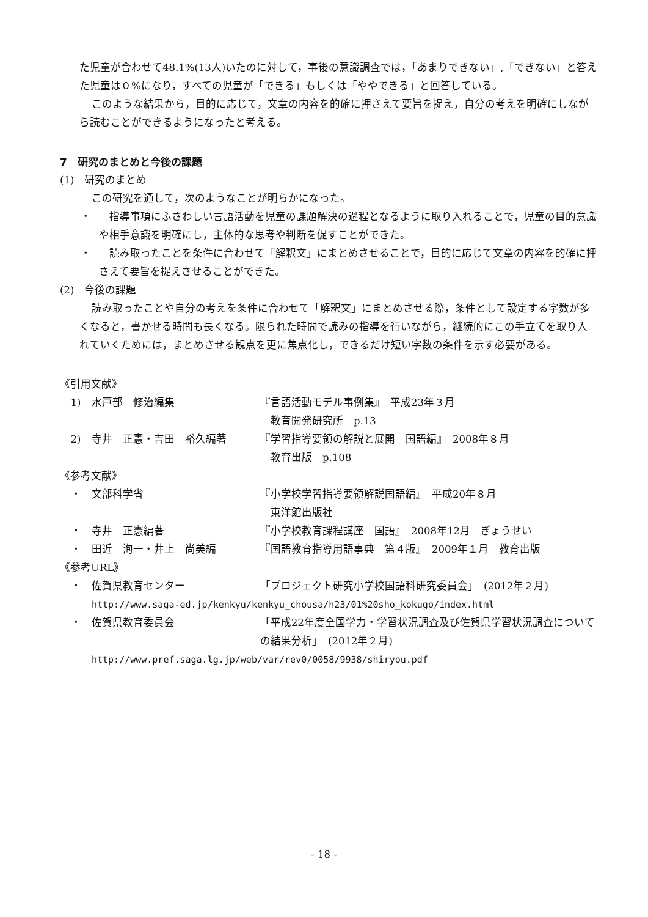た児童が合わせて48.1%(13人)いたのに対して，事後の意識調査では，「あまりできない」,「できない」と答えた児童は０%になり，すべての児童が「できる」もしくは「ややできる」と回答している。
このような結果から，目的に応じて，文章の内容を的確に押さえて要旨を捉え，自分の考えを明確にしながら読むことができるようになったと考える。
7　研究のまとめと今後の課題
(1)　研究のまとめ
この研究を通して，次のようなことが明らかになった。
・　指導事項にふさわしい言語活動を児童の課題解決の過程となるように取り入れることで，児童の目的意識や相手意識を明確にし，主体的な思考や判断を促すことができた。
・　読み取ったことを条件に合わせて「解釈文」にまとめさせることで，目的に応じて文章の内容を的確に押さえて要旨を捉えさせることができた。
(2)　今後の課題
読み取ったことや自分の考えを条件に合わせて「解釈文」にまとめさせる際，条件として設定する字数が多くなると，書かせる時間も長くなる。限られた時間で読みの指導を行いながら，継続的にこの手立てを取り入れていくためには，まとめさせる観点を更に焦点化し，できるだけ短い字数の条件を示す必要がある。
《引用文献》
1) 水戸部　修治編集 『言語活動モデル事例集』　平成23年３月
　教育開発研究所　p.13
2) 寺井　正憲・吉田　裕久編著 『学習指導要領の解説と展開　国語編』　2008年８月
　教育出版　p.108
《参考文献》
・ 文部科学省 『小学校学習指導要領解説国語編』　平成20年８月
　東洋館出版社
・ 寺井　正憲編著 『小学校教育課程講座　国語』　2008年12月　ぎょうせい
・ 田近　洵一・井上　尚美編 『国語教育指導用語事典　第４版』　2009年１月　教育出版
《参考URL》
・ 佐賀県教育センター 「プロジェクト研究小学校国語科研究委員会」　(2012年２月)
http://www.saga-ed.jp/kenkyu/kenkyu_chousa/h23/01%20sho_kokugo/index.html
・ 佐賀県教育委員会 「平成22年度全国学力・学習状況調査及び佐賀県学習状況調査についての結果分析」　(2012年２月)
http://www.pref.saga.lg.jp/web/var/rev0/0058/9938/shiryou.pdf
- 18 -